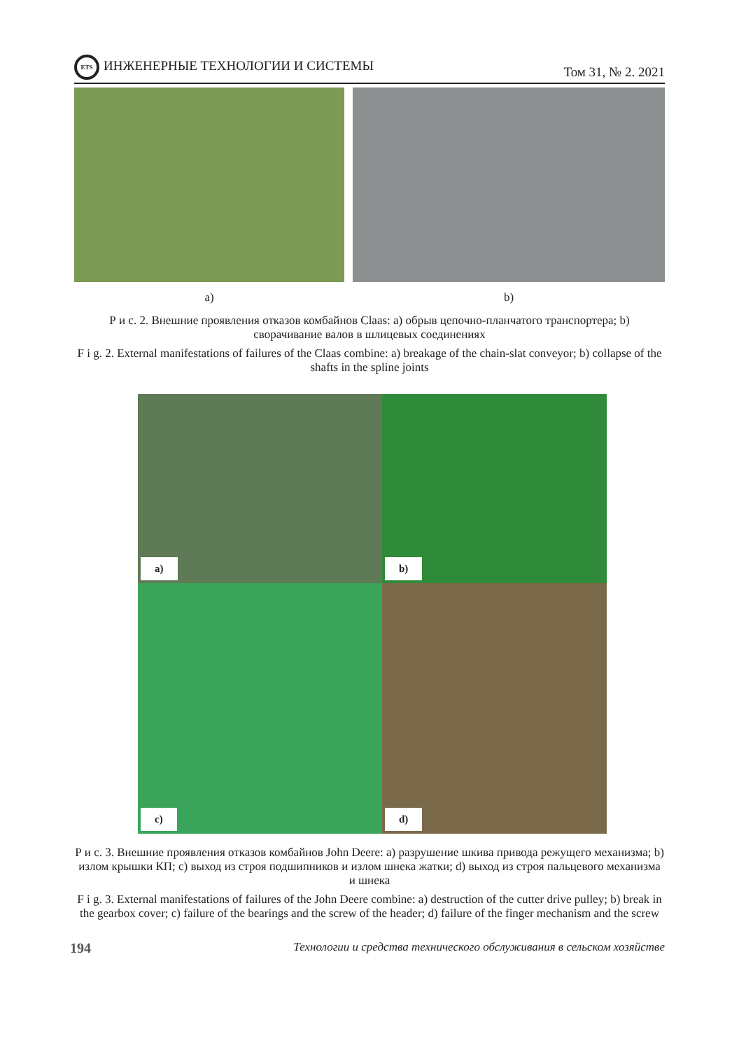ETS ИНЖЕНЕРНЫЕ ТЕХНОЛОГИИ И СИСТЕМЫ Том 31, № 2. 2021
a) b)
Р и с. 2. Внешние проявления отказов комбайнов Claas: a) обрыв цепочно-планчатого транспортера; b) сворачивание валов в шлицевых соединениях
F i g. 2. External manifestations of failures of the Claas combine: a) breakage of the chain-slat conveyor; b) collapse of the shafts in the spline joints
a)
b)
c)
d)
Р и с. 3. Внешние проявления отказов комбайнов John Deere: a) разрушение шкива привода режущего механизма; b) излом крышки КП; c) выход из строя подшипников и излом шнека жатки; d) выход из строя пальцевого механизма и шнека
F i g. 3. External manifestations of failures of the John Deere combine: a) destruction of the cutter drive pulley; b) break in the gearbox cover; c) failure of the bearings and the screw of the header; d) failure of the finger mechanism and the screw
194 Технологии и средства технического обслуживания в сельском хозяйстве